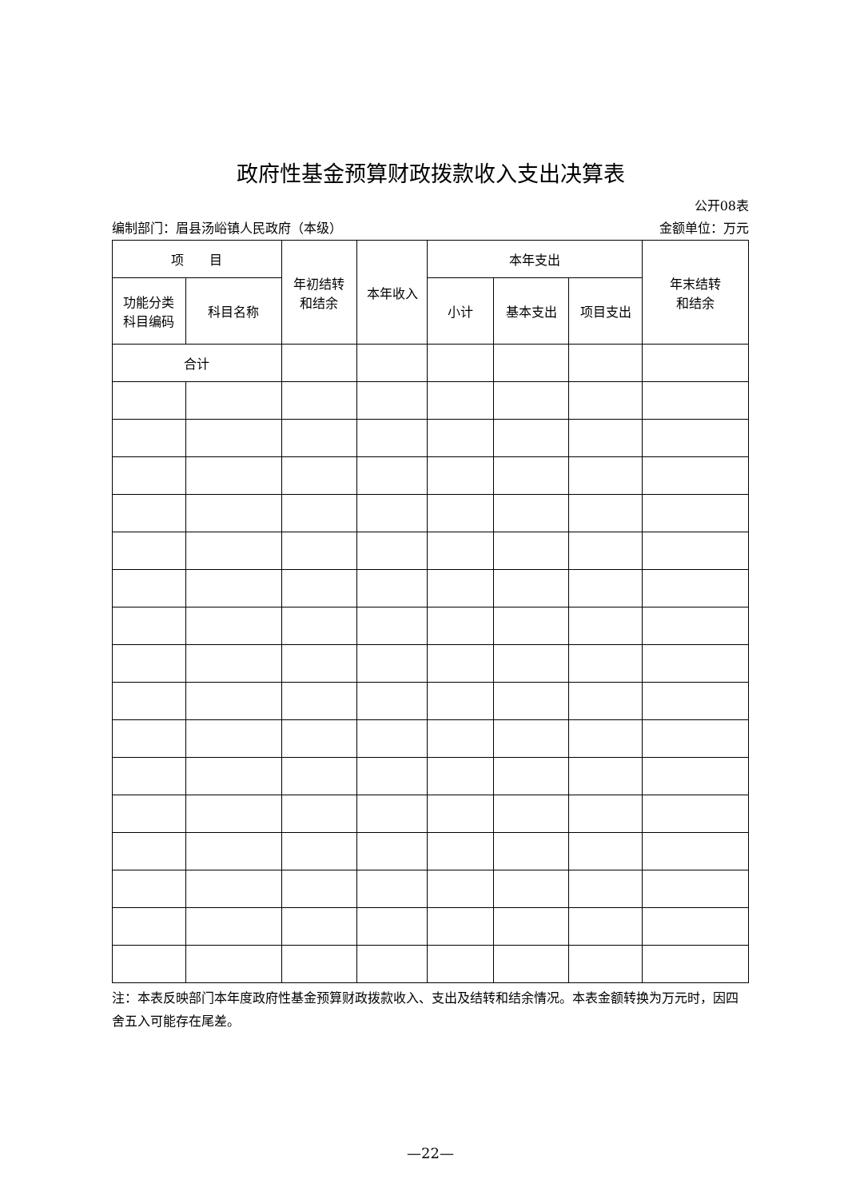政府性基金预算财政拨款收入支出决算表
公开08表
编制部门：眉县汤峪镇人民政府（本级） 金额单位：万元
| 项 目 | | 年初结转 和结余 | 本年收入 | 本年支出 | | | 年末结转 和结余 |
| --- | --- | --- | --- | --- | --- | --- | --- |
| 功能分类 科目编码 | 科目名称 | | | 小计 | 基本支出 | 项目支出 | |
| 合计 | | | | | | | |
注：本表反映部门本年度政府性基金预算财政拨款收入、支出及结转和结余情况。本表金额转换为万元时，因四舍五入可能存在尾差。
—22—